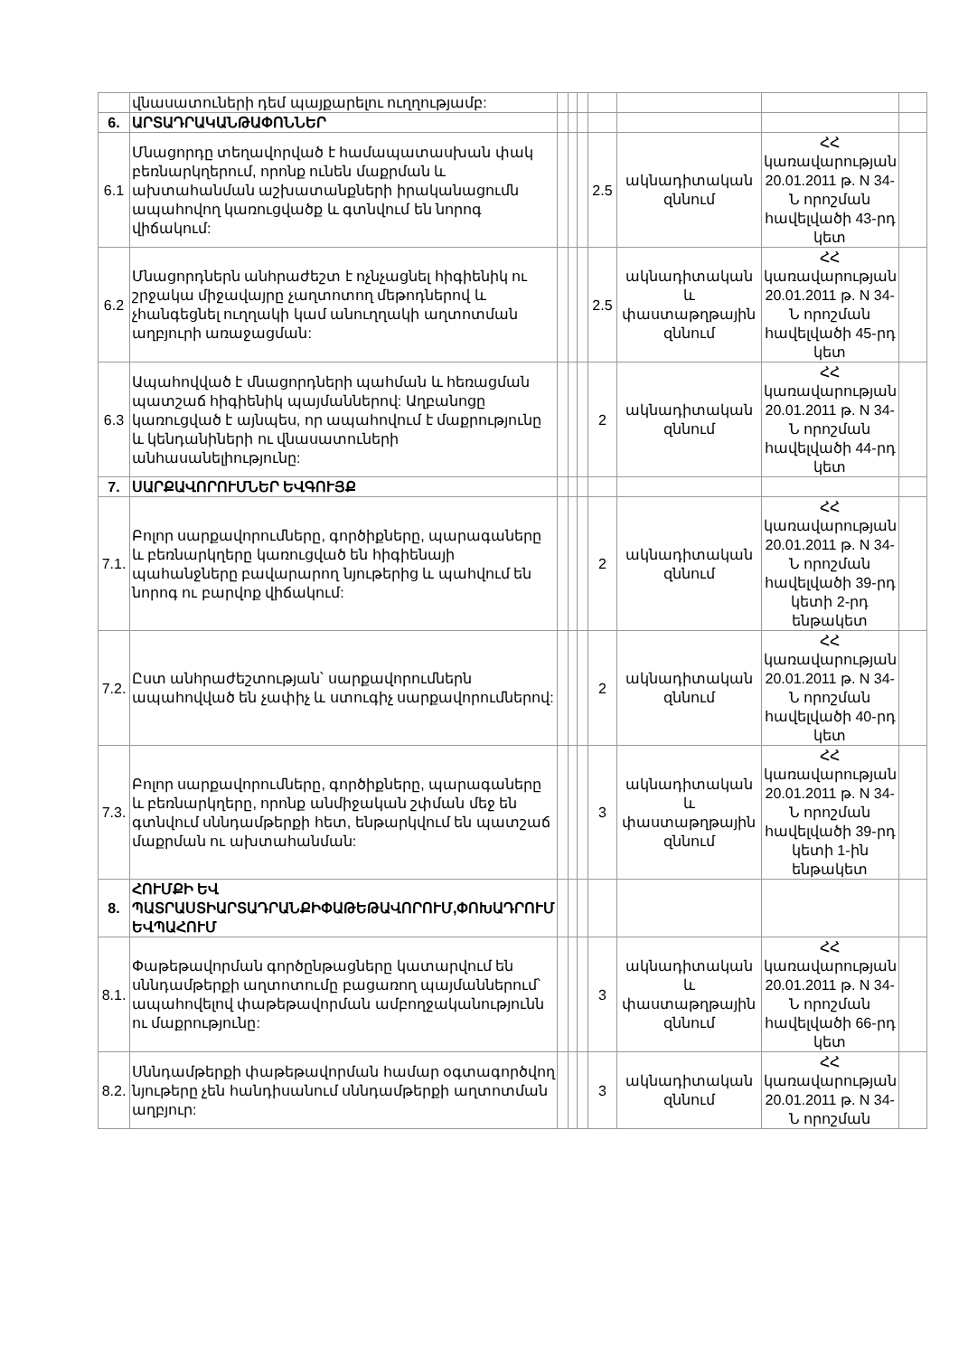| | վնասատուների դեմ պայքարելու ուղղությամբ: | | | | | | | |
| 6. | ԱՐՏԱԴՐԱԿԱՆԹԱՓՈՆՆԵՐ | | | | | | | |
| 6.1 | Մնացորդը տեղավորված է համապատասխան փակ բեռնարկղերում, որոնք ունեն մաքրման և ախտահանման աշխատանքների իրականացումն ապահովող կառուցվածք և գտնվում են նորոգ վիճակում: | | | | 2.5 | ակնադիտական զննում | ՀՀ կառավարության 20.01.2011 թ. N 34-Ն որոշման հավելվածի 43-րդ կետ | |
| 6.2 | Մնացորդներն անհրաժեշտ է ոչնչացնել հիգիենիկ ու շրջակա միջավայրը չաղտոտող մեթոդներով և չհանգեցնել ուղղակի կամ անուղղակի աղտոտման աղբյուրի առաջացման: | | | | 2.5 | ակնադիտական և փաստաթղթային զննում | ՀՀ կառավարության 20.01.2011 թ. N 34-Ն որոշման հավելվածի 45-րդ կետ | |
| 6.3 | Ապահովված է մնացորդների պահման և հեռացման պատշաճ հիգիենիկ պայմաններով: Աղբանոցը կառուցված է այնպես, որ ապահովում է մաքրությունը և կենդանիների ու վնասատուների անհասանելիությունը: | | | | 2 | ակնադիտական զննում | ՀՀ կառավարության 20.01.2011 թ. N 34-Ն որոշման հավելվածի 44-րդ կետ | |
| 7. | ՍԱՐՔԱՎՈՐՈՒՄՆԵՐ ԵՎԳՈՒՅՔ | | | | | | | |
| 7.1. | Բոլոր սարքավորումները, գործիքները, պարագաները և բեռնարկղերը կառուցված են հիգիենայի պահանջները բավարարող նյութերից և պահվում են նորոգ ու բարվոք վիճակում: | | | | 2 | ակնադիտական զննում | ՀՀ կառավարության 20.01.2011 թ. N 34-Ն որոշման հավելվածի 39-րդ կետի 2-րդ ենթակետ | |
| 7.2. | Ըստ անհրաժեշտության՝ սարքավորումներն ապահովված են չափիչ և ստուգիչ սարքավորումներով: | | | | 2 | ակնադիտական զննում | ՀՀ կառավարության 20.01.2011 թ. N 34-Ն որոշման հավելվածի 40-րդ կետ | |
| 7.3. | Բոլոր սարքավորումները, գործիքները, պարագաները և բեռնարկղերը, որոնք անմիջական շփման մեջ են գտնվում սննդամթերքի հետ, ենթարկվում են պատշաճ մաքրման ու ախտահանման: | | | | 3 | ակնադիտական և փաստաթղթային զննում | ՀՀ կառավարության 20.01.2011 թ. N 34-Ն որոշման հավելվածի 39-րդ կետի 1-ին ենթակետ | |
| 8. | ՀՈՒՄՔԻ ԵՎ ՊԱՏՐԱՍՏԻԱՐՏԱԴՐԱՆՔԻՓԱԹԵԹԱՎՈՐՈՒՄ,ՓՈԽԱԴՐՈՒՄ ԵՎՊԱՀՈՒՄ | | | | | | | |
| 8.1. | Փաթեթավորման գործընթացները կատարվում են սննդամթերքի աղտոտումը բացառող պայմաններում՝ ապահովելով փաթեթավորման ամբողջականությունն ու մաքրությունը: | | | | 3 | ակնադիտական և փաստաթղթային զննում | ՀՀ կառավարության 20.01.2011 թ. N 34-Ն որոշման հավելվածի 66-րդ կետ | |
| 8.2. | Սննդամթերքի փաթեթավորման համար օգտագործվող նյութերը չեն հանդիսանում սննդամթերքի աղտոտման աղբյուր: | | | | 3 | ակնադիտական զննում | ՀՀ կառավարության 20.01.2011 թ. N 34-Ն որոշման | |